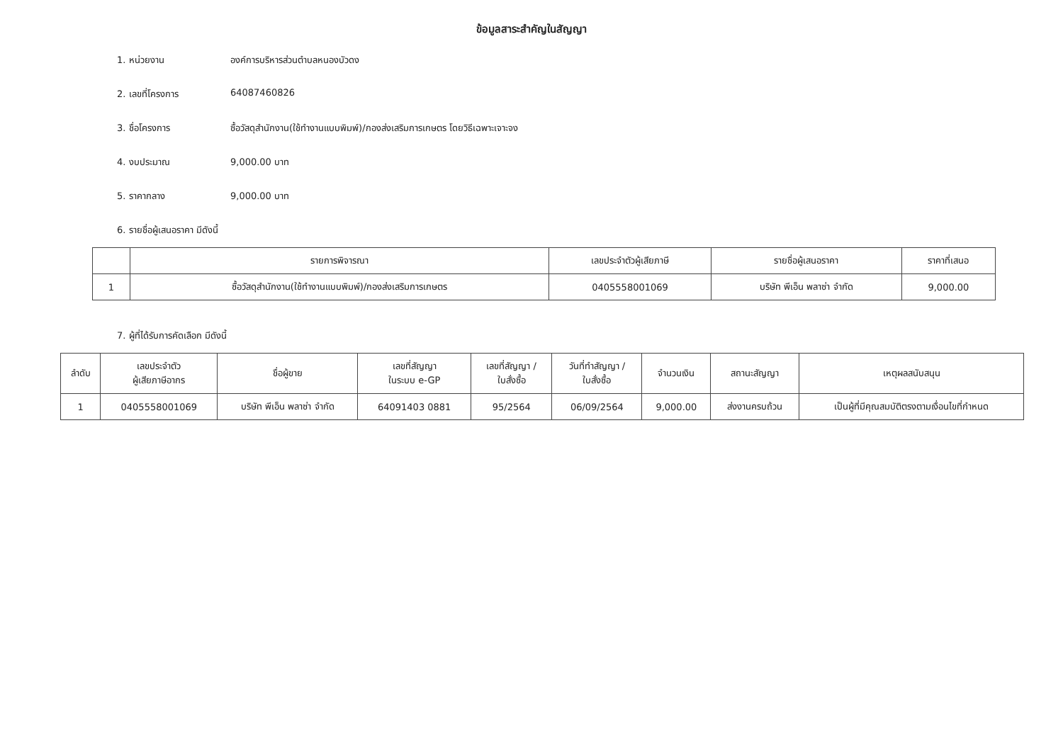ข้อมูลสาระสำคัญในสัญญา
1. หน่วยงาน องค์การบริหารส่วนตำบลหนองบัวดง
2. เลขที่โครงการ 64087460826
3. ชื่อโครงการ ซื้อวัสดุสำนักงาน(ใช้ทำงานแบบพิมพ์)/กองส่งเสริมการเกษตร โดยวิธีเฉพาะเจาะจง
4. งบประมาณ 9,000.00 บาท
5. ราคากลาง 9,000.00 บาท
6. รายชื่อผู้เสนอราคา มีดังนี้
| | รายการพิจารณา | เลขประจำตัวผู้เสียภาษี | รายชื่อผู้เสนอราคา | ราคาที่เสนอ |
| --- | --- | --- | --- | --- |
| 1 | ซื้อวัสดุสำนักงาน(ใช้ทำงานแบบพิมพ์)/กองส่งเสริมการเกษตร | 0405558001069 | บริษัท พีเอ็น พลาซ่า จำกัด | 9,000.00 |
7. ผู้ที่ได้รับการคัดเลือก มีดังนี้
| ลำดับ | เลขประจำตัว ผู้เสียภาษีอากร | ชื่อผู้ขาย | เลขที่สัญญา ในระบบ e-GP | เลขที่สัญญา / ใบสั่งซื้อ | วันที่ทำสัญญา / ใบสั่งซื้อ | จำนวนเงิน | สถานะสัญญา | เหตุผลสนับสนุน |
| --- | --- | --- | --- | --- | --- | --- | --- | --- |
| 1 | 0405558001069 | บริษัท พีเอ็น พลาซ่า จำกัด | 64091403 0881 | 95/2564 | 06/09/2564 | 9,000.00 | ส่งงานครบถ้วน | เป็นผู้ที่มีคุณสมบัติตรงตามเงื่อนไขที่กำหนด |